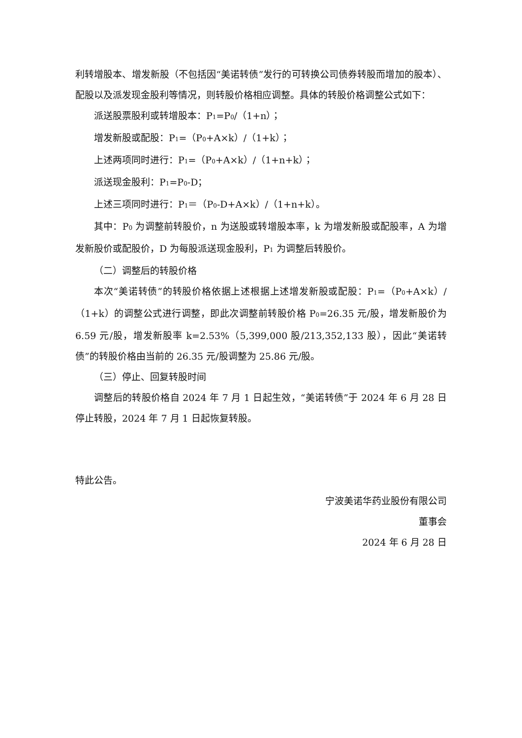利转增股本、增发新股（不包括因“美诺转债”发行的可转换公司债券转股而增加的股本）、配股以及派发现金股利等情况，则转股价格相应调整。具体的转股价格调整公式如下：
派送股票股利或转增股本：P<sub>1</sub>=P<sub>0</sub>/（1+n）；
增发新股或配股：P<sub>1</sub>=（P<sub>0</sub>+A×k）/（1+k）；
上述两项同时进行：P<sub>1</sub>=（P<sub>0</sub>+A×k）/（1+n+k）；
派送现金股利：P<sub>1</sub>=P<sub>0</sub>-D；
上述三项同时进行：P<sub>1</sub>＝（P<sub>0</sub>-D+A×k）/（1+n+k）。
其中：P<sub>0</sub> 为调整前转股价，n 为送股或转增股本率，k 为增发新股或配股率，A 为增发新股价或配股价，D 为每股派送现金股利，P<sub>1</sub> 为调整后转股价。
（二）调整后的转股价格
本次“美诺转债”的转股价格依据上述根据上述增发新股或配股：P<sub>1</sub>=（P<sub>0</sub>+A×k）/（1+k）的调整公式进行调整，即此次调整前转股价格 P<sub>0</sub>=26.35 元/股，增发新股价为 6.59 元/股，增发新股率 k=2.53%（5,399,000 股/213,352,133 股），因此“美诺转债”的转股价格由当前的 26.35 元/股调整为 25.86 元/股。
（三）停止、回复转股时间
调整后的转股价格自 2024 年 7 月 1 日起生效，“美诺转债”于 2024 年 6 月 28 日停止转股，2024 年 7 月 1 日起恢复转股。
特此公告。
宁波美诺华药业股份有限公司
董事会
2024 年 6 月 28 日